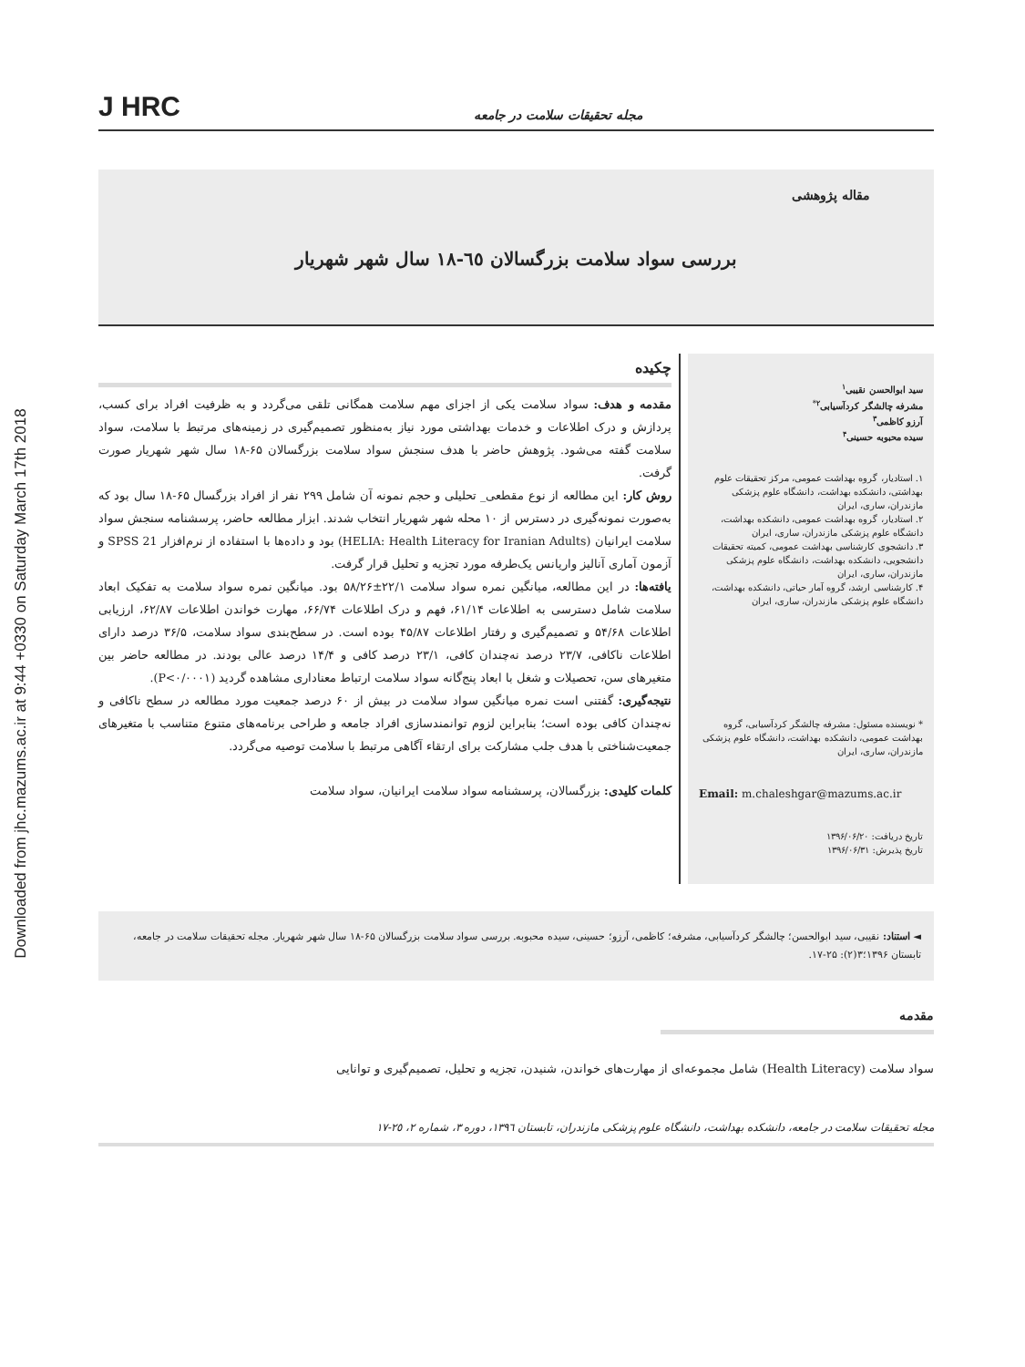Downloaded from jhc.mazums.ac.ir at 9:44 +0330 on Saturday March 17th 2018
J HRC مجله تحقیقات سلامت در جامعه
مقاله پژوهشی
بررسی سواد سلامت بزرگسالان ٦٥-١٨ سال شهر شهریار
سید ابوالحسن نقیبی<sup>۱</sup>
مشرفه چالشگر کردآسیابی<sup>۲*</sup>
آرزو کاظمی<sup>۳</sup>
سیده محبوبه حسینی<sup>۴</sup>
۱. استادیار، گروه بهداشت عمومی، مرکز تحقیقات علوم بهداشتی، دانشکده بهداشت، دانشگاه علوم پزشکی مازندران، ساری، ایران
۲. استادیار، گروه بهداشت عمومی، دانشکده بهداشت، دانشگاه علوم پزشکی مازندران، ساری، ایران
۳. دانشجوی کارشناسی بهداشت عمومی، کمیته تحقیقات دانشجویی، دانشکده بهداشت، دانشگاه علوم پزشکی مازندران، ساری، ایران
۴. کارشناسی ارشد، گروه آمار حیاتی، دانشکده بهداشت، دانشگاه علوم پزشکی مازندران، ساری، ایران
* نویسنده مسئول: مشرفه چالشگر کردآسیابی، گروه بهداشت عمومی، دانشکده بهداشت، دانشگاه علوم پزشکی مازندران، ساری، ایران
Email: m.chaleshgar@mazums.ac.ir
تاریخ دریافت: ۱۳۹۶/۰۶/۲۰
تاریخ پذیرش: ۱۳۹۶/۰۶/۳۱
چکیده
مقدمه و هدف: سواد سلامت یکی از اجزای مهم سلامت همگانی تلقی می‌گردد و به ظرفیت افراد برای کسب، پردازش و درک اطلاعات و خدمات بهداشتی مورد نیاز به‌منظور تصمیم‌گیری در زمینه‌های مرتبط با سلامت، سواد سلامت گفته می‌شود. پژوهش حاضر با هدف سنجش سواد سلامت بزرگسالان ۶۵-۱۸ سال شهر شهریار صورت گرفت.
روش کار: این مطالعه از نوع مقطعی_ تحلیلی و حجم نمونه آن شامل ۲۹۹ نفر از افراد بزرگسال ۶۵-۱۸ سال بود که به‌صورت نمونه‌گیری در دسترس از ۱۰ محله شهر شهریار انتخاب شدند. ابزار مطالعه حاضر، پرسشنامه سنجش سواد سلامت ایرانیان (HELIA: Health Literacy for Iranian Adults) بود و داده‌ها با استفاده از نرم‌افزار SPSS 21 و آزمون آماری آنالیز واریانس یک‌طرفه مورد تجزیه و تحلیل قرار گرفت.
یافته‌ها: در این مطالعه، میانگین نمره سواد سلامت ۲۲/۱±۵۸/۲۶ بود. میانگین نمره سواد سلامت به تفکیک ابعاد سلامت شامل دسترسی به اطلاعات ۶۱/۱۴، فهم و درک اطلاعات ۶۶/۷۴، مهارت خواندن اطلاعات ۶۲/۸۷، ارزیابی اطلاعات ۵۴/۶۸ و تصمیم‌گیری و رفتار اطلاعات ۴۵/۸۷ بوده است. در سطح‌بندی سواد سلامت، ۳۶/۵ درصد دارای اطلاعات ناکافی، ۲۳/۷ درصد نه‌چندان کافی، ۲۳/۱ درصد کافی و ۱۴/۴ درصد عالی بودند. در مطالعه حاضر بین متغیرهای سن، تحصیلات و شغل با ابعاد پنج‌گانه سواد سلامت ارتباط معناداری مشاهده گردید (P<۰/۰۰۰۱).
نتیجه‌گیری: گفتنی است نمره میانگین سواد سلامت در بیش از ۶۰ درصد جمعیت مورد مطالعه در سطح ناکافی و نه‌چندان کافی بوده است؛ بنابراین لزوم توانمندسازی افراد جامعه و طراحی برنامه‌های متنوع متناسب با متغیرهای جمعیت‌شناختی با هدف جلب مشارکت برای ارتقاء آگاهی مرتبط با سلامت توصیه می‌گردد.
کلمات کلیدی: بزرگسالان، پرسشنامه سواد سلامت ایرانیان، سواد سلامت
◄ استناد: نقیبی، سید ابوالحسن؛ چالشگر کردآسیابی، مشرفه؛ کاظمی، آرزو؛ حسینی، سیده محبوبه. بررسی سواد سلامت بزرگسالان ۶۵-۱۸ سال شهر شهریار. مجله تحقیقات سلامت در جامعه، تابستان ۱۳۹۶؛۳(۲): ۲۵-۱۷.
مقدمه
سواد سلامت (Health Literacy) شامل مجموعه‌ای از مهارت‌های خواندن، شنیدن، تجزیه و تحلیل، تصمیم‌گیری و توانایی
مجله تحقیقات سلامت در جامعه، دانشکده بهداشت، دانشگاه علوم پزشکی مازندران، تابستان ١٣٩٦، دوره ٣، شماره ٢، ٢٥-١٧